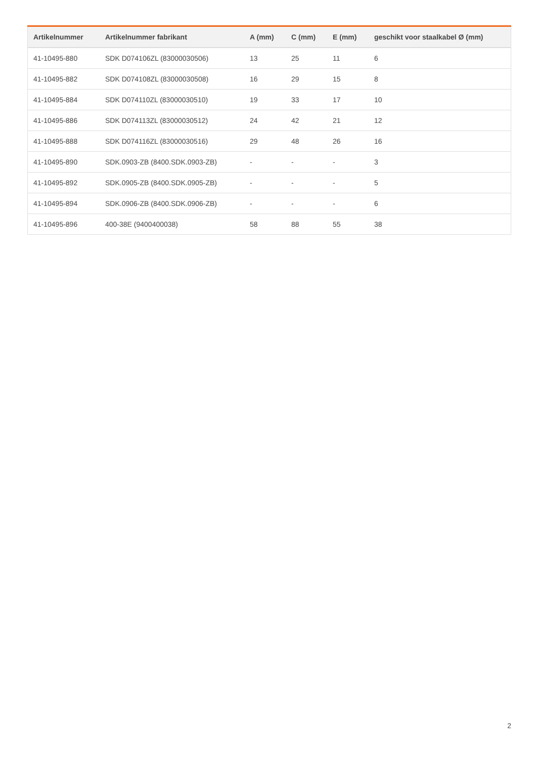| Artikelnummer | Artikelnummer fabrikant | A (mm) | C (mm) | E (mm) | geschikt voor staalkabel Ø (mm) |
| --- | --- | --- | --- | --- | --- |
| 41-10495-880 | SDK D074106ZL (83000030506) | 13 | 25 | 11 | 6 |
| 41-10495-882 | SDK D074108ZL (83000030508) | 16 | 29 | 15 | 8 |
| 41-10495-884 | SDK D074110ZL (83000030510) | 19 | 33 | 17 | 10 |
| 41-10495-886 | SDK D074113ZL (83000030512) | 24 | 42 | 21 | 12 |
| 41-10495-888 | SDK D074116ZL (83000030516) | 29 | 48 | 26 | 16 |
| 41-10495-890 | SDK.0903-ZB (8400.SDK.0903-ZB) | - | - | - | 3 |
| 41-10495-892 | SDK.0905-ZB (8400.SDK.0905-ZB) | - | - | - | 5 |
| 41-10495-894 | SDK.0906-ZB (8400.SDK.0906-ZB) | - | - | - | 6 |
| 41-10495-896 | 400-38E (9400400038) | 58 | 88 | 55 | 38 |
2